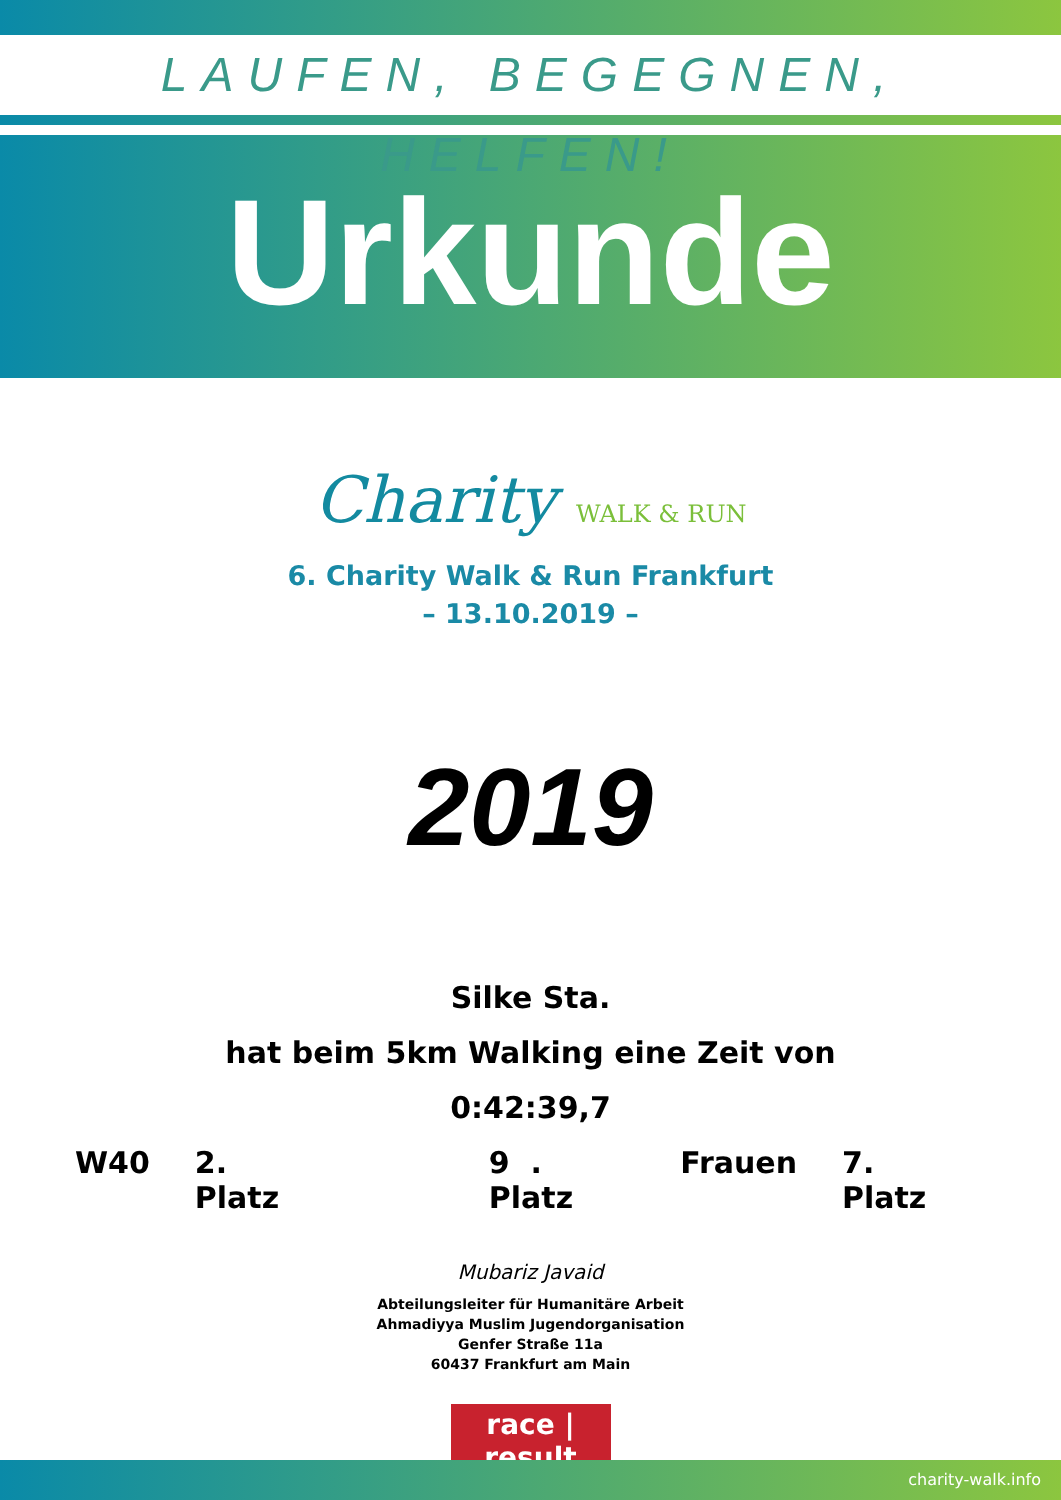LAUFEN, BEGEGNEN, HELFEN!
Urkunde
Charity WALK & RUN
6. Charity Walk & Run Frankfurt
– 13.10.2019 –
2019
Silke Sta.
hat beim 5km Walking eine Zeit von
0:42:39,7
W40 2. Platz 9 . Platz Frauen 7. Platz
Mubariz Javaid
Abteilungsleiter für Humanitäre Arbeit
Ahmadiyya Muslim Jugendorganisation
Genfer Straße 11a
60437 Frankfurt am Main
race | result
charity-walk.info